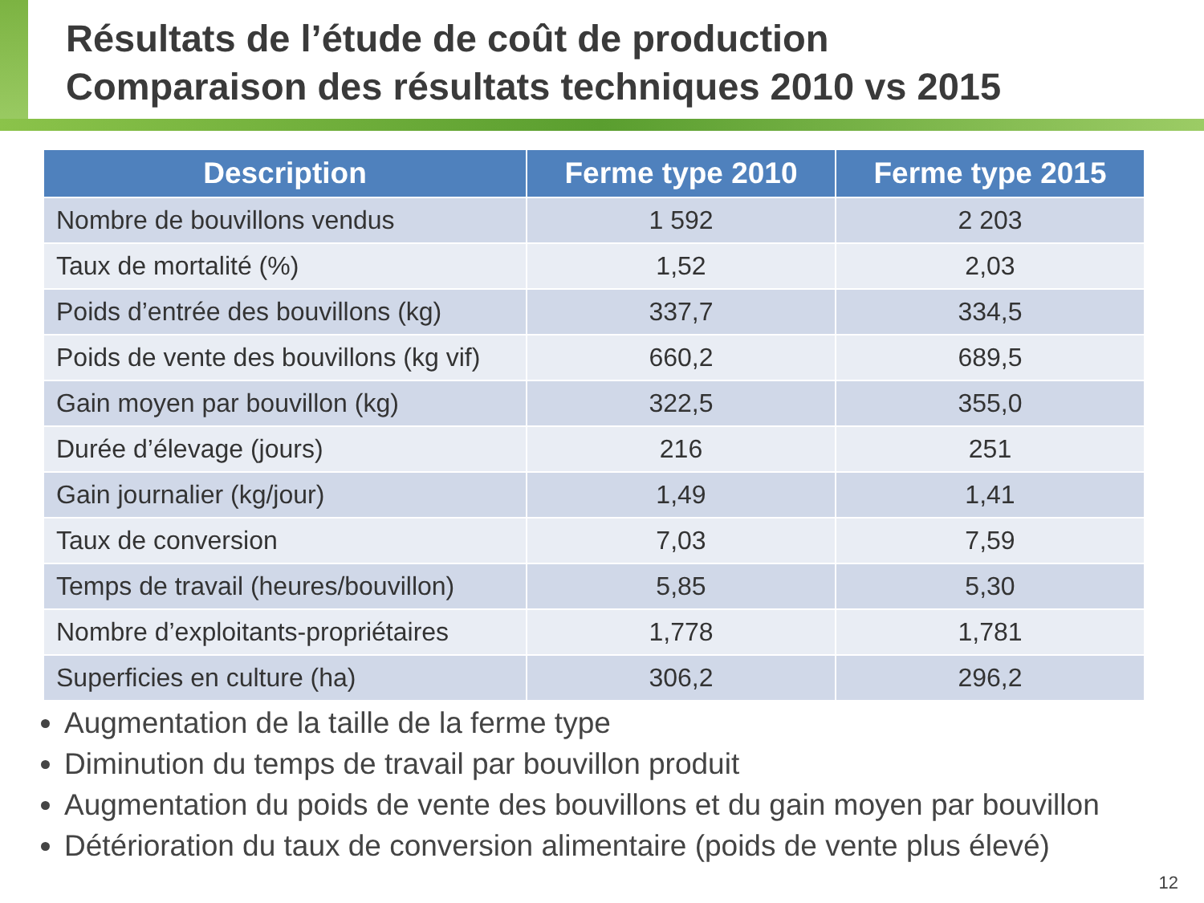Résultats de l’étude de coût de production
Comparaison des résultats techniques 2010 vs 2015
| Description | Ferme type 2010 | Ferme type 2015 |
| --- | --- | --- |
| Nombre de bouvillons vendus | 1 592 | 2 203 |
| Taux de mortalité (%) | 1,52 | 2,03 |
| Poids d’entrée des bouvillons (kg) | 337,7 | 334,5 |
| Poids de vente des bouvillons (kg vif) | 660,2 | 689,5 |
| Gain moyen par bouvillon (kg) | 322,5 | 355,0 |
| Durée d’élevage (jours) | 216 | 251 |
| Gain journalier (kg/jour) | 1,49 | 1,41 |
| Taux de conversion | 7,03 | 7,59 |
| Temps de travail (heures/bouvillon) | 5,85 | 5,30 |
| Nombre d’exploitants-propriétaires | 1,778 | 1,781 |
| Superficies en culture (ha) | 306,2 | 296,2 |
Augmentation de la taille de la ferme type
Diminution du temps de travail par bouvillon produit
Augmentation du poids de vente des bouvillons et du gain moyen par bouvillon
Détérioration du taux de conversion alimentaire (poids de vente plus élevé)
12